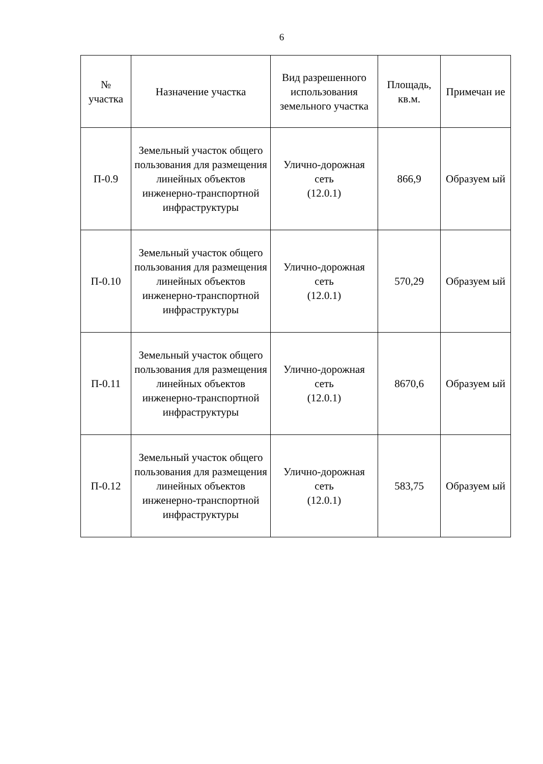6
| № участка | Назначение участка | Вид разрешенного использования земельного участка | Площадь, кв.м. | Примечан ие |
| --- | --- | --- | --- | --- |
| П-0.9 | Земельный участок общего пользования для размещения линейных объектов инженерно-транспортной инфраструктуры | Улично-дорожная сеть (12.0.1) | 866,9 | Образуем ый |
| П-0.10 | Земельный участок общего пользования для размещения линейных объектов инженерно-транспортной инфраструктуры | Улично-дорожная сеть (12.0.1) | 570,29 | Образуем ый |
| П-0.11 | Земельный участок общего пользования для размещения линейных объектов инженерно-транспортной инфраструктуры | Улично-дорожная сеть (12.0.1) | 8670,6 | Образуем ый |
| П-0.12 | Земельный участок общего пользования для размещения линейных объектов инженерно-транспортной инфраструктуры | Улично-дорожная сеть (12.0.1) | 583,75 | Образуем ый |